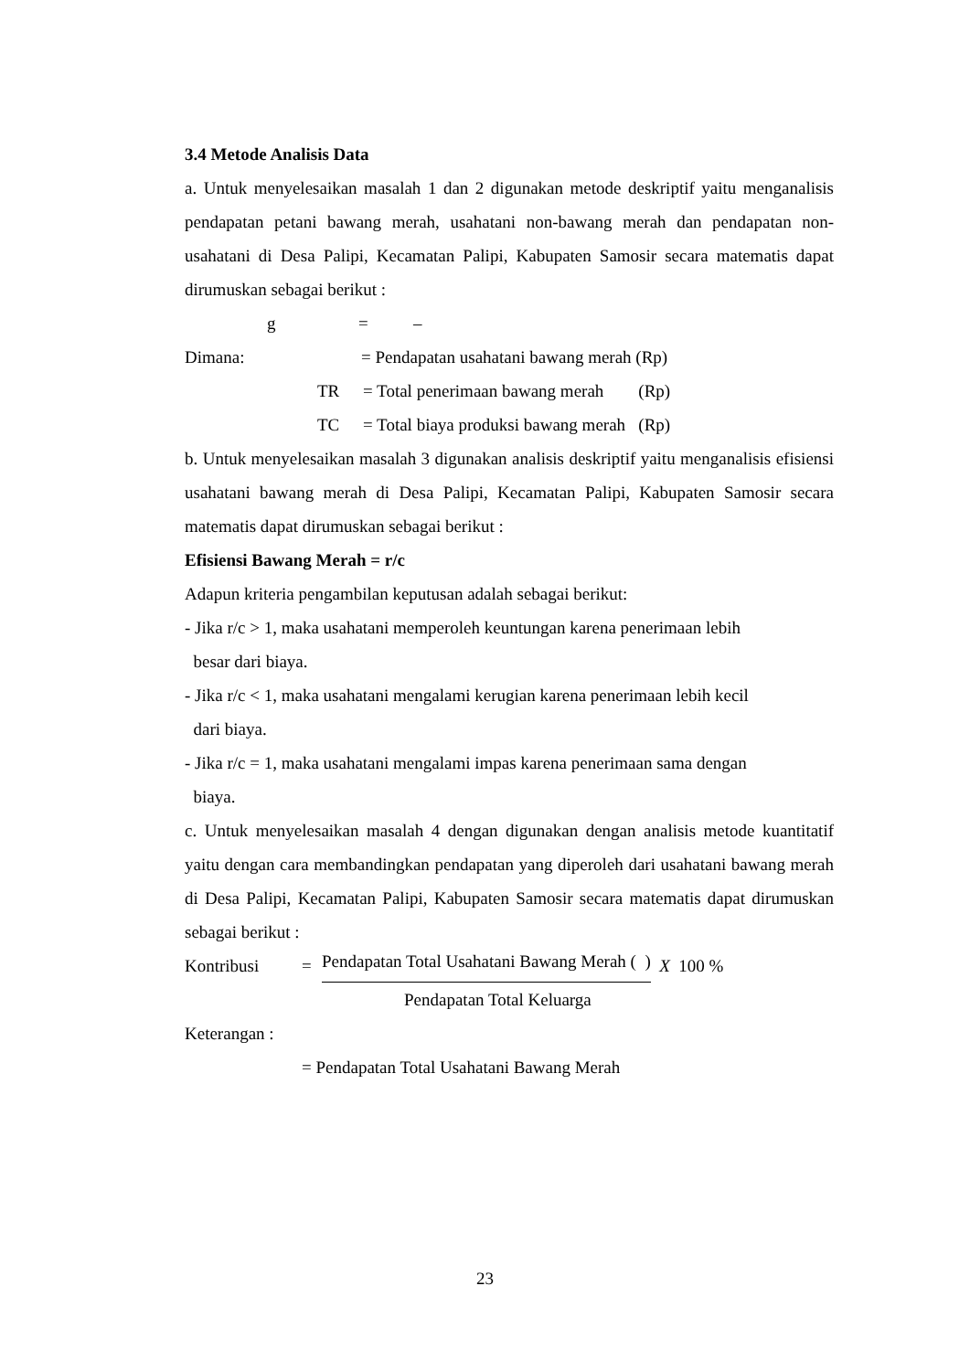3.4 Metode Analisis Data
a. Untuk menyelesaikan masalah 1 dan 2 digunakan metode deskriptif yaitu menganalisis pendapatan petani bawang merah, usahatani non-bawang merah dan pendapatan non-usahatani di Desa Palipi, Kecamatan Palipi, Kabupaten Samosir secara matematis dapat dirumuskan sebagai berikut :
g = –
Dimana: = Pendapatan usahatani bawang merah (Rp)
TR = Total penerimaan bawang merah (Rp)
TC = Total biaya produksi bawang merah (Rp)
b. Untuk menyelesaikan masalah 3 digunakan analisis deskriptif yaitu menganalisis efisiensi usahatani bawang merah di Desa Palipi, Kecamatan Palipi, Kabupaten Samosir secara matematis dapat dirumuskan sebagai berikut :
Efisiensi Bawang Merah = r/c
Adapun kriteria pengambilan keputusan adalah sebagai berikut:
- Jika r/c > 1, maka usahatani memperoleh keuntungan karena penerimaan lebih
besar dari biaya.
- Jika r/c < 1, maka usahatani mengalami kerugian karena penerimaan lebih kecil
dari biaya.
- Jika r/c = 1, maka usahatani mengalami impas karena penerimaan sama dengan
biaya.
c. Untuk menyelesaikan masalah 4 dengan digunakan dengan analisis metode kuantitatif yaitu dengan cara membandingkan pendapatan yang diperoleh dari usahatani bawang merah di Desa Palipi, Kecamatan Palipi, Kabupaten Samosir secara matematis dapat dirumuskan sebagai berikut :
Kontribusi = Pendapatan Total Usahatani Bawang Merah ( ) X 100 %
Pendapatan Total Keluarga
Keterangan :
= Pendapatan Total Usahatani Bawang Merah
23